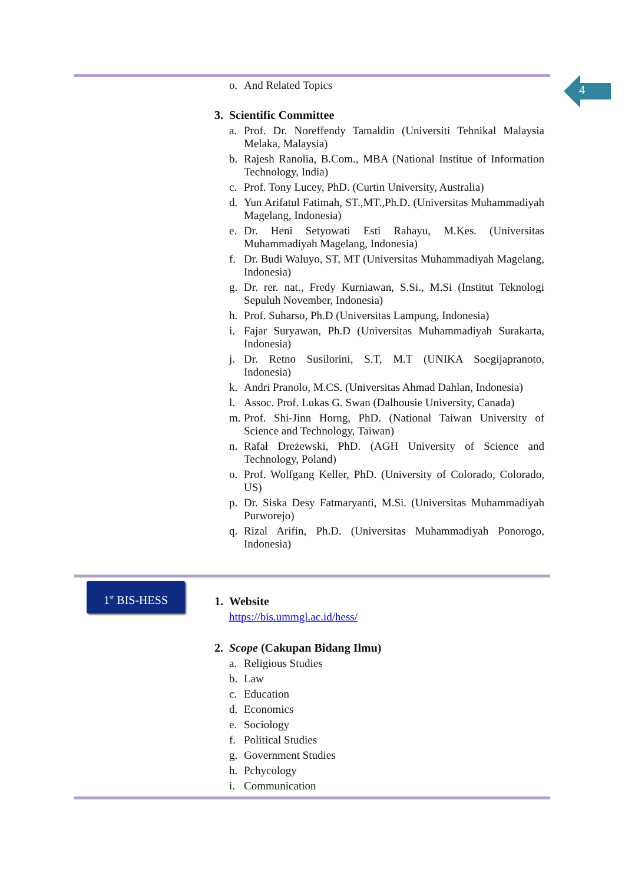4
o. And Related Topics
3. Scientific Committee
a. Prof. Dr. Noreffendy Tamaldin (Universiti Tehnikal Malaysia Melaka, Malaysia)
b. Rajesh Ranolia, B.Com., MBA (National Institue of Information Technology, India)
c. Prof. Tony Lucey, PhD. (Curtin University, Australia)
d. Yun Arifatul Fatimah, ST.,MT.,Ph.D. (Universitas Muhammadiyah Magelang, Indonesia)
e. Dr. Heni Setyowati Esti Rahayu, M.Kes. (Universitas Muhammadiyah Magelang, Indonesia)
f. Dr. Budi Waluyo, ST, MT (Universitas Muhammadiyah Magelang, Indonesia)
g. Dr. rer. nat., Fredy Kurniawan, S.Si., M.Si (Institut Teknologi Sepuluh November, Indonesia)
h. Prof. Suharso, Ph.D (Universitas Lampung, Indonesia)
i. Fajar Suryawan, Ph.D (Universitas Muhammadiyah Surakarta, Indonesia)
j. Dr. Retno Susilorini, S.T, M.T (UNIKA Soegijapranoto, Indonesia)
k. Andri Pranolo, M.CS. (Universitas Ahmad Dahlan, Indonesia)
l. Assoc. Prof. Lukas G. Swan (Dalhousie University, Canada)
m. Prof. Shi-Jinn Horng, PhD. (National Taiwan University of Science and Technology, Taiwan)
n. Rafał Dreżewski, PhD. (AGH University of Science and Technology, Poland)
o. Prof. Wolfgang Keller, PhD. (University of Colorado, Colorado, US)
p. Dr. Siska Desy Fatmaryanti, M.Si. (Universitas Muhammadiyah Purworejo)
q. Rizal Arifin, Ph.D. (Universitas Muhammadiyah Ponorogo, Indonesia)
1<sup>st</sup> BIS-HESS
1. Website
https://bis.ummgl.ac.id/hess/
2. Scope (Cakupan Bidang Ilmu)
a. Religious Studies
b. Law
c. Education
d. Economics
e. Sociology
f. Political Studies
g. Government Studies
h. Pchycology
i. Communication